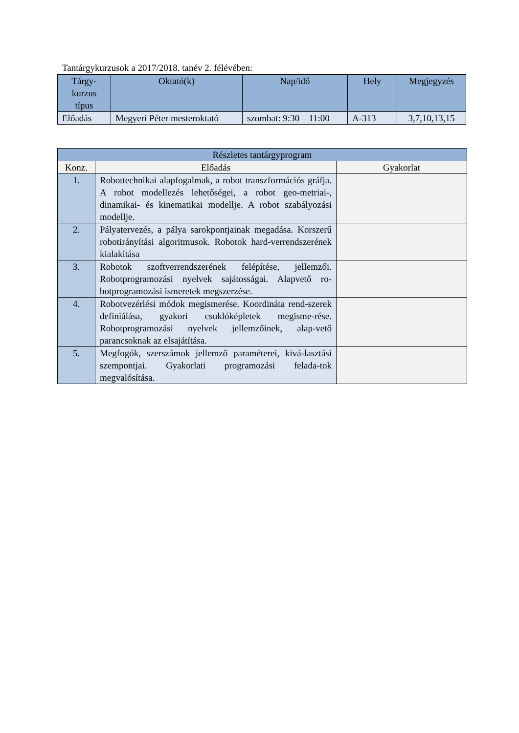Tantárgykurzusok a 2017/2018. tanév 2. félévében:
| Tárgy- kurzus típus | Oktató(k) | Nap/idő | Hely | Megjegyzés |
| --- | --- | --- | --- | --- |
| Előadás | Megyeri Péter mesteroktató | szombat: 9:30 – 11:00 | A-313 | 3,7,10,13,15 |
| Részletes tantárgyprogram | | |
| Konz. | Előadás | Gyakorlat |
| 1. | Robottechnikai alapfogalmak, a robot transzformációs gráfja. A robot modellezés lehetőségei, a robot geo-metriai-, dinamikai- és kinematikai modellje. A robot szabályozási modellje. | |
| 2. | Pályatervezés, a pálya sarokpontjainak megadása. Korszerű robotirányítási algoritmusok. Robotok hard-verrendszerének kialakítása | |
| 3. | Robotok szoftverrendszerének felépítése, jellemzői. Robotprogramozási nyelvek sajátosságai. Alapvető ro-botprogramozási ismeretek megszerzése. | |
| 4. | Robotvezérlési módok megismerése. Koordináta rend-szerek definiálása, gyakori csuklóképletek megisme-rése. Robotprogramozási nyelvek jellemzőinek, alap-vető parancsoknak az elsajátítása. | |
| 5. | Megfogók, szerszámok jellemző paraméterei, kivá-lasztási szempontjai. Gyakorlati programozási felada-tok megvalósítása. | |